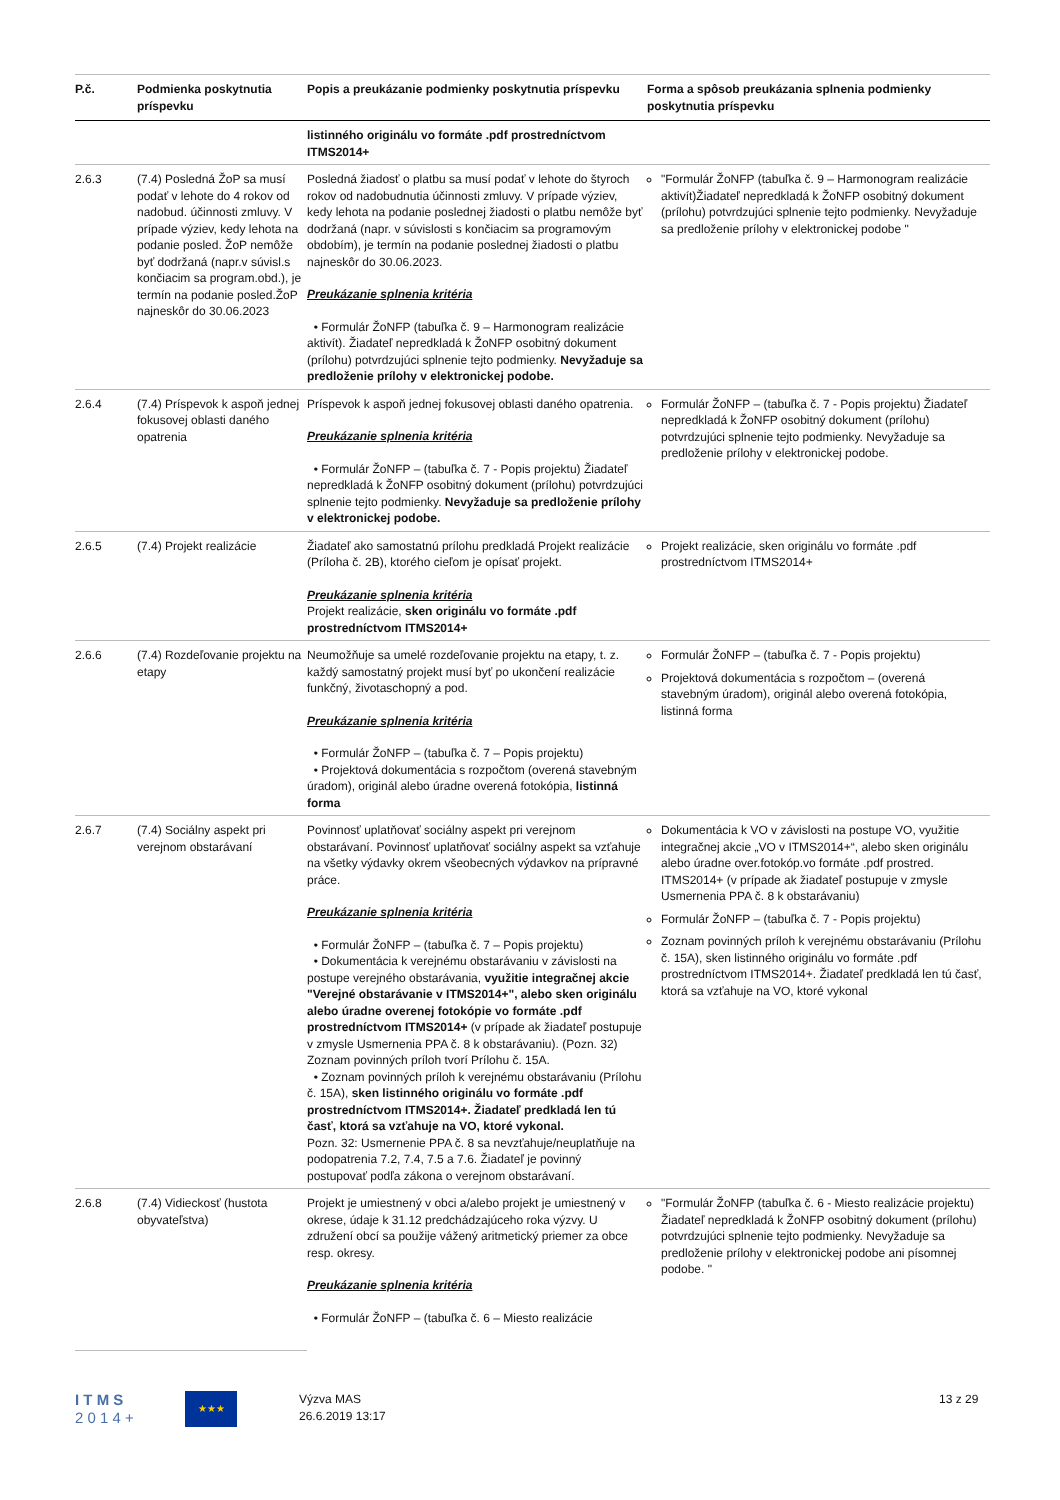| P.č. | Podmienka poskytnutia príspevku | Popis a preukázanie podmienky poskytnutia príspevku | Forma a spôsob preukázania splnenia podmienky poskytnutia príspevku |
| --- | --- | --- | --- |
| | | listinného originálu vo formáte .pdf prostredníctvom ITMS2014+ | |
| 2.6.3 | (7.4) Posledná ŽoP sa musí podať v lehote do 4 rokov od nadobud. účinnosti zmluvy. V prípade výziev, kedy lehota na podanie posled. ŽoP nemôže byť dodržaná (napr.v súvisl.s končiacim sa program.obd.), je termín na podanie posled.ŽoP najneskôr do 30.06.2023 | Posledná žiadosť o platbu sa musí podať v lehote do štyroch rokov od nadobudnutia účinnosti zmluvy. V prípade výziev, kedy lehota na podanie poslednej žiadosti o platbu nemôže byť dodržaná (napr. v súvislosti s končiacim sa programovým obdobím), je termín na podanie poslednej žiadosti o platbu najneskôr do 30.06.2023. Preukázanie splnenia kritéria • Formulár ŽoNFP (tabuľka č. 9 – Harmonogram realizácie aktivít). Žiadateľ nepredkladá k ŽoNFP osobitný dokument (prílohu) potvrdzujúci splnenie tejto podmienky. Nevyžaduje sa predloženie prílohy v elektronickej podobe. | "Formulár ŽoNFP (tabuľka č. 9 – Harmonogram realizácie aktivít)Žiadateľ nepredkladá k ŽoNFP osobitný dokument (prílohu) potvrdzujúci splnenie tejto podmienky. Nevyžaduje sa predloženie prílohy v elektronickej podobe " |
| 2.6.4 | (7.4) Príspevok k aspoň jednej fokusovej oblasti daného opatrenia | Príspevok k aspoň jednej fokusovej oblasti daného opatrenia. Preukázanie splnenia kritéria • Formulár ŽoNFP – (tabuľka č. 7 - Popis projektu) Žiadateľ nepredkladá k ŽoNFP osobitný dokument (prílohu) potvrdzujúci splnenie tejto podmienky. Nevyžaduje sa predloženie prílohy v elektronickej podobe. | Formulár ŽoNFP – (tabuľka č. 7 - Popis projektu) Žiadateľ nepredkladá k ŽoNFP osobitný dokument (prílohu) potvrdzujúci splnenie tejto podmienky. Nevyžaduje sa predloženie prílohy v elektronickej podobe. |
| 2.6.5 | (7.4) Projekt realizácie | Žiadateľ ako samostatnú prílohu predkladá Projekt realizácie (Príloha č. 2B), ktorého cieľom je opísať projekt. Preukázanie splnenia kritéria Projekt realizácie, sken originálu vo formáte .pdf prostredníctvom ITMS2014+ | Projekt realizácie, sken originálu vo formáte .pdf prostredníctvom ITMS2014+ |
| 2.6.6 | (7.4) Rozdeľovanie projektu na etapy | Neumožňuje sa umelé rozdeľovanie projektu na etapy, t. z. každý samostatný projekt musí byť po ukončení realizácie funkčný, životaschopný a pod. Preukázanie splnenia kritéria • Formulár ŽoNFP – (tabuľka č. 7 – Popis projektu) • Projektová dokumentácia s rozpočtom (overená stavebným úradom), originál alebo úradne overená fotokópia, listinná forma | Formulár ŽoNFP – (tabuľka č. 7 - Popis projektu) Projektová dokumentácia s rozpočtom – (overená stavebným úradom), originál alebo overená fotokópia, listinná forma |
| 2.6.7 | (7.4) Sociálny aspekt pri verejnom obstarávaní | Povinnosť uplatňovať sociálny aspekt pri verejnom obstarávaní. Povinnosť uplatňovať sociálny aspekt sa vzťahuje na všetky výdavky okrem všeobecných výdavkov na prípravné práce. Preukázanie splnenia kritéria • Formulár ŽoNFP – (tabuľka č. 7 – Popis projektu) • Dokumentácia k verejnému obstarávaniu v závislosti na postupe verejného obstarávania, využitie integračnej akcie "Verejné obstarávanie v ITMS2014+", alebo sken originálu alebo úradne overenej fotokópie vo formáte .pdf prostredníctvom ITMS2014+ (v prípade ak žiadateľ postupuje v zmysle Usmernenia PPA č. 8 k obstarávaniu). (Pozn. 32) Zoznam povinných príloh tvorí Prílohu č. 15A. • Zoznam povinných príloh k verejnému obstarávaniu (Prílohu č. 15A), sken listinného originálu vo formáte .pdf prostredníctvom ITMS2014+. Žiadateľ predkladá len tú časť, ktorá sa vzťahuje na VO, ktoré vykonal. Pozn. 32: Usmernenie PPA č. 8 sa nevzťahuje/neuplatňuje na podopatrenia 7.2, 7.4, 7.5 a 7.6. Žiadateľ je povinný postupovať podľa zákona o verejnom obstarávaní. | Dokumentácia k VO v závislosti na postupe VO, využitie integračnej akcie „VO v ITMS2014+“, alebo sken originálu alebo úradne over.fotokóp.vo formáte .pdf prostred. ITMS2014+ (v prípade ak žiadateľ postupuje v zmysle Usmernenia PPA č. 8 k obstarávaniu) Formulár ŽoNFP – (tabuľka č. 7 - Popis projektu) Zoznam povinných príloh k verejnému obstarávaniu (Prílohu č. 15A), sken listinného originálu vo formáte .pdf prostredníctvom ITMS2014+. Žiadateľ predkladá len tú časť, ktorá sa vzťahuje na VO, ktoré vykonal |
| 2.6.8 | (7.4) Vidieckosť (hustota obyvateľstva) | Projekt je umiestnený v obci a/alebo projekt je umiestnený v okrese, údaje k 31.12 predchádzajúceho roka výzvy. U združení obcí sa použije vážený aritmetický priemer za obce resp. okresy. Preukázanie splnenia kritéria • Formulár ŽoNFP – (tabuľka č. 6 – Miesto realizácie | "Formulár ŽoNFP (tabuľka č. 6 - Miesto realizácie projektu) Žiadateľ nepredkladá k ŽoNFP osobitný dokument (prílohu) potvrdzujúci splnenie tejto podmienky. Nevyžaduje sa predloženie prílohy v elektronickej podobe ani písomnej podobe. " |
I T M S
2 0 1 4 +
★★★
Výzva MAS
26.6.2019 13:17
13 z 29